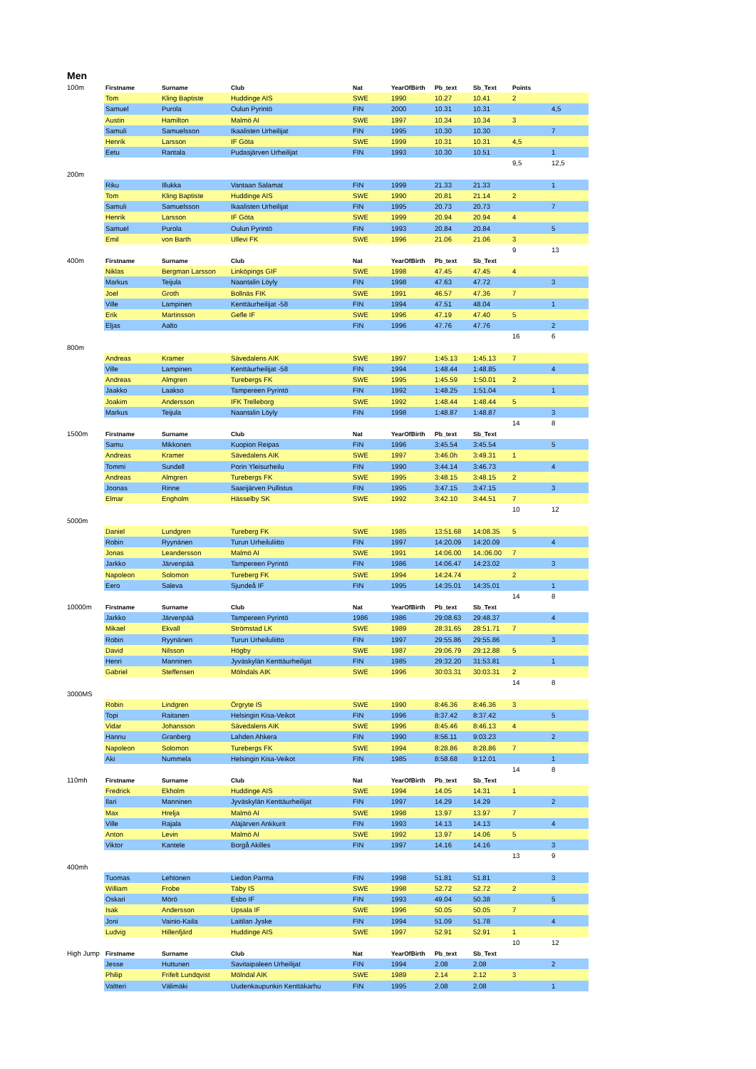Men
| 100m | Firstname | Surname | Club | Nat | YearOfBirth | Pb_text | Sb_Text | Points | |
| | Tom | Kling Baptiste | Huddinge AIS | SWE | 1990 | 10.27 | 10.41 | 2 | |
| | Samuel | Purola | Oulun Pyrintö | FIN | 2000 | 10.31 | 10.31 | | 4,5 |
| | Austin | Hamilton | Malmö AI | SWE | 1997 | 10.34 | 10.34 | 3 | |
| | Samuli | Samuelsson | Ikaalisten Urheilijat | FIN | 1995 | 10.30 | 10.30 | | 7 |
| | Henrik | Larsson | IF Göta | SWE | 1999 | 10.31 | 10.31 | 4,5 | |
| | Eetu | Rantala | Pudasjärven Urheilijat | FIN | 1993 | 10.30 | 10.51 | | 1 |
| | | | | | | | | 9,5 | 12,5 |
| 200m | | | | | | | | | |
| | Riku | Illukka | Vantaan Salamat | FIN | 1999 | 21.33 | 21.33 | | 1 |
| | Tom | Kling Baptiste | Huddinge AIS | SWE | 1990 | 20.81 | 21.14 | 2 | |
| | Samuli | Samuelsson | Ikaalisten Urheilijat | FIN | 1995 | 20.73 | 20.73 | | 7 |
| | Henrik | Larsson | IF Göta | SWE | 1999 | 20.94 | 20.94 | 4 | |
| | Samuel | Purola | Oulun Pyrintö | FIN | 1993 | 20.84 | 20.84 | | 5 |
| | Emil | von Barth | Ullevi FK | SWE | 1996 | 21.06 | 21.06 | 3 | |
| | | | | | | | | 9 | 13 |
| 400m | Firstname | Surname | Club | Nat | YearOfBirth | Pb_text | Sb_Text | | |
| | Niklas | Bergman Larsson | Linköpings GIF | SWE | 1998 | 47.45 | 47.45 | 4 | |
| | Markus | Teijula | Naantalin Löyly | FIN | 1998 | 47.63 | 47.72 | | 3 |
| | Joel | Groth | Bollnäs FIK | SWE | 1991 | 46.57 | 47.36 | 7 | |
| | Ville | Lampinen | Kenttäurheilijat -58 | FIN | 1994 | 47.51 | 48.04 | | 1 |
| | Erik | Martinsson | Gefle IF | SWE | 1996 | 47.19 | 47.40 | 5 | |
| | Eljas | Aalto | | FIN | 1996 | 47.76 | 47.76 | | 2 |
| | | | | | | | | 16 | 6 |
| 800m | | | | | | | | | |
| | Andreas | Kramer | Sävedalens AIK | SWE | 1997 | 1:45.13 | 1:45.13 | 7 | |
| | Ville | Lampinen | Kenttäurheilijat -58 | FIN | 1994 | 1:48.44 | 1:48.85 | | 4 |
| | Andreas | Almgren | Turebergs FK | SWE | 1995 | 1:45.59 | 1:50.01 | 2 | |
| | Jaakko | Laakso | Tampereen Pyrintö | FIN | 1992 | 1:48.25 | 1:51.04 | | 1 |
| | Joakim | Andersson | IFK Trelleborg | SWE | 1992 | 1:48.44 | 1:48.44 | 5 | |
| | Markus | Teijula | Naantalin Löyly | FIN | 1998 | 1:48.87 | 1:48.87 | | 3 |
| | | | | | | | | 14 | 8 |
| 1500m | Firstname | Surname | Club | Nat | YearOfBirth | Pb_text | Sb_Text | | |
| | Samu | Mikkonen | Kuopion Reipas | FIN | 1996 | 3:45.54 | 3:45.54 | | 5 |
| | Andreas | Kramer | Sävedalens AIK | SWE | 1997 | 3:46.0h | 3:49.31 | 1 | |
| | Tommi | Sundell | Porin Yleisurheilu | FIN | 1990 | 3:44.14 | 3:46.73 | | 4 |
| | Andreas | Almgren | Turebergs FK | SWE | 1995 | 3:48.15 | 3:48.15 | 2 | |
| | Joonas | Rinne | Saarijärven Pullistus | FIN | 1995 | 3:47.15 | 3:47.15 | | 3 |
| | Elmar | Engholm | Hässelby SK | SWE | 1992 | 3:42.10 | 3:44.51 | 7 | |
| | | | | | | | | 10 | 12 |
| 5000m | | | | | | | | | |
| | Daniel | Lundgren | Tureberg FK | SWE | 1985 | 13:51.68 | 14:08.35 | 5 | |
| | Robin | Ryynänen | Turun Urheiluliitto | FIN | 1997 | 14:20.09 | 14:20.09 | | 4 |
| | Jonas | Leandersson | Malmö AI | SWE | 1991 | 14:06.00 | 14.:06.00 | 7 | |
| | Jarkko | Järvenpää | Tampereen Pyrintö | FIN | 1986 | 14:06.47 | 14:23.02 | | 3 |
| | Napoleon | Solomon | Tureberg FK | SWE | 1994 | 14:24.74 | | 2 | |
| | Eero | Saleva | Sjundeå IF | FIN | 1995 | 14:35.01 | 14:35.01 | | 1 |
| | | | | | | | | 14 | 8 |
| 10000m | Firstname | Surname | Club | Nat | YearOfBirth | Pb_text | Sb_Text | | |
| | Jarkko | Järvenpää | Tampereen Pyrintö | 1986 | 1986 | 29:08.63 | 29:48.37 | | 4 |
| | Mikael | Ekvall | Strömstad LK | SWE | 1989 | 28:31.65 | 28:51.71 | 7 | |
| | Robin | Ryynänen | Turun Urheiluliitto | FIN | 1997 | 29:55.86 | 29:55.86 | | 3 |
| | David | Nilsson | Högby | SWE | 1987 | 29:06.79 | 29:12.88 | 5 | |
| | Henri | Manninen | Jyväskylän Kenttäurheilijat | FIN | 1985 | 29:32.20 | 31:53.81 | | 1 |
| | Gabriel | Steffensen | Mölndals AIK | SWE | 1996 | 30:03.31 | 30:03.31 | 2 | |
| | | | | | | | | 14 | 8 |
| 3000MS | | | | | | | | | |
| | Robin | Lindgren | Örgryte IS | SWE | 1990 | 8:46.36 | 8:46.36 | 3 | |
| | Topi | Raitanen | Helsingin Kisa-Veikot | FIN | 1996 | 8:37.42 | 8:37.42 | | 5 |
| | Vidar | Johansson | Sävedalens AIK | SWE | 1996 | 8:45.46 | 8:46.13 | 4 | |
| | Hannu | Granberg | Lahden Ahkera | FIN | 1990 | 8:56.11 | 9:03.23 | | 2 |
| | Napoleon | Solomon | Turebergs FK | SWE | 1994 | 8:28.86 | 8:28.86 | 7 | |
| | Aki | Nummela | Helsingin Kisa-Veikot | FIN | 1985 | 8:58.68 | 9:12.01 | | 1 |
| | | | | | | | | 14 | 8 |
| 110mh | Firstname | Surname | Club | Nat | YearOfBirth | Pb_text | Sb_Text | | |
| | Fredrick | Ekholm | Huddinge AIS | SWE | 1994 | 14.05 | 14.31 | 1 | |
| | Ilari | Manninen | Jyväskylän Kenttäurheilijat | FIN | 1997 | 14.29 | 14.29 | | 2 |
| | Max | Hrelja | Malmö AI | SWE | 1998 | 13.97 | 13.97 | 7 | |
| | Ville | Rajala | Alajärven Ankkurit | FIN | 1993 | 14.13 | 14.13 | | 4 |
| | Anton | Levin | Malmö AI | SWE | 1992 | 13.97 | 14.06 | 5 | |
| | Viktor | Kantele | Borgå Akilles | FIN | 1997 | 14.16 | 14.16 | | 3 |
| | | | | | | | | 13 | 9 |
| 400mh | | | | | | | | | |
| | Tuomas | Lehtonen | Liedon Parma | FIN | 1998 | 51.81 | 51.81 | | 3 |
| | William | Frobe | Täby IS | SWE | 1998 | 52.72 | 52.72 | 2 | |
| | Oskari | Mörö | Esbo IF | FIN | 1993 | 49.04 | 50.38 | | 5 |
| | Isak | Andersson | Upsala IF | SWE | 1996 | 50.05 | 50.05 | 7 | |
| | Joni | Vainio-Kaila | Laitilan Jyske | FIN | 1994 | 51.09 | 51.78 | | 4 |
| | Ludvig | Hillenfjärd | Huddinge AIS | SWE | 1997 | 52.91 | 52.91 | 1 | |
| | | | | | | | | 10 | 12 |
| High Jump | Firstname | Surname | Club | Nat | YearOfBirth | Pb_text | Sb_Text | | |
| | Jesse | Huttunen | Savitaipaleen Urheilijat | FIN | 1994 | 2.08 | 2.08 | | 2 |
| | Philip | Frifelt Lundqvist | Mölndal AIK | SWE | 1989 | 2.14 | 2.12 | 3 | |
| | Valtteri | Välimäki | Uudenkaupunkin Kenttäkarhu | FIN | 1995 | 2.08 | 2.08 | | 1 |